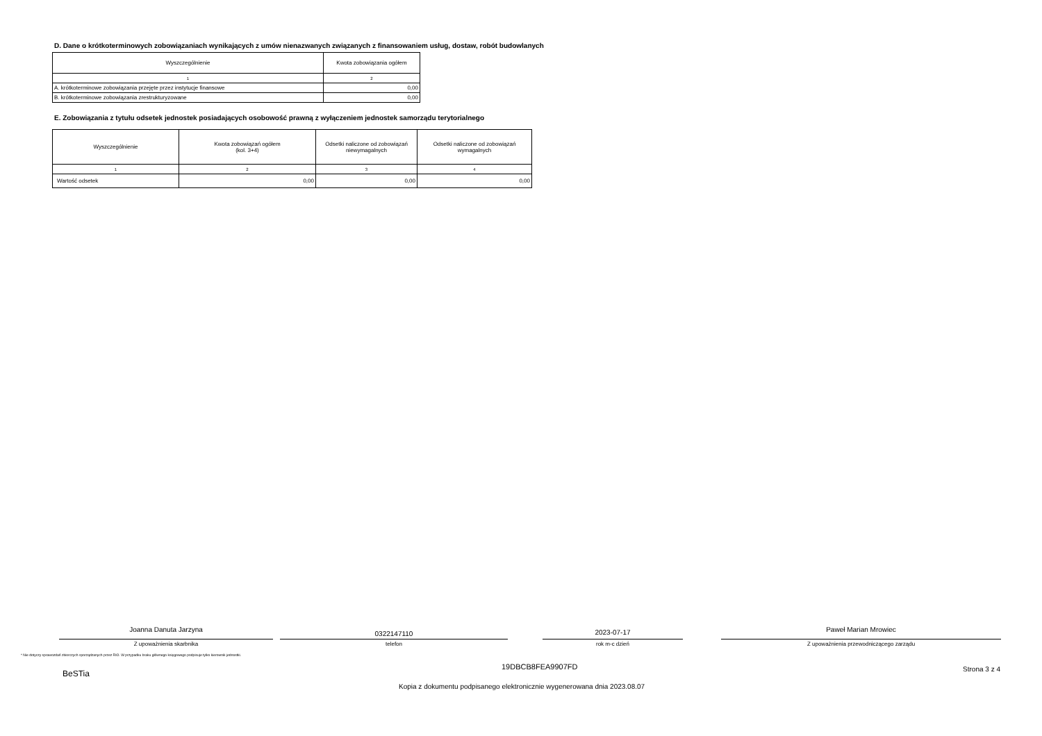D. Dane o krótkoterminowych zobowiązaniach wynikających z umów nienazwanych związanych z finansowaniem usług, dostaw, robót budowlanych
| Wyszczególnienie | Kwota zobowiązania ogółem |
| --- | --- |
| 1 | 2 |
| A. krótkoterminowe zobowiązania przejęte przez instytucje finansowe | 0,00 |
| B. krótkoterminowe zobowiązania zrestrukturyzowane | 0,00 |
E. Zobowiązania z tytułu odsetek jednostek posiadających osobowość prawną z wyłączeniem jednostek samorządu terytorialnego
| Wyszczególnienie | Kwota zobowiązań ogółem (kol. 3+4) | Odsetki naliczone od zobowiązań niewymagalnych | Odsetki naliczone od zobowiązań wymagalnych |
| --- | --- | --- | --- |
| 1 | 2 | 3 | 4 |
| Wartość odsetek | 0,00 | 0,00 | 0,00 |
Joanna Danuta Jarzyna
Z upoważnienia skarbnika
0322147110
telefon
2023-07-17
rok m-c dzień
Paweł Marian Mrowiec
Z upoważnienia przewodniczącego zarządu
* Nie dotyczy sprawozdań zbiorczych sporządzanych przez RIO. W przypadku braku głównego księgowego podpisuje tylko kierownik jednostki.
19DBCB8FEA9907FD Strona 3 z 4 BeSTia
Kopia z dokumentu podpisanego elektronicznie wygenerowana dnia 2023.08.07